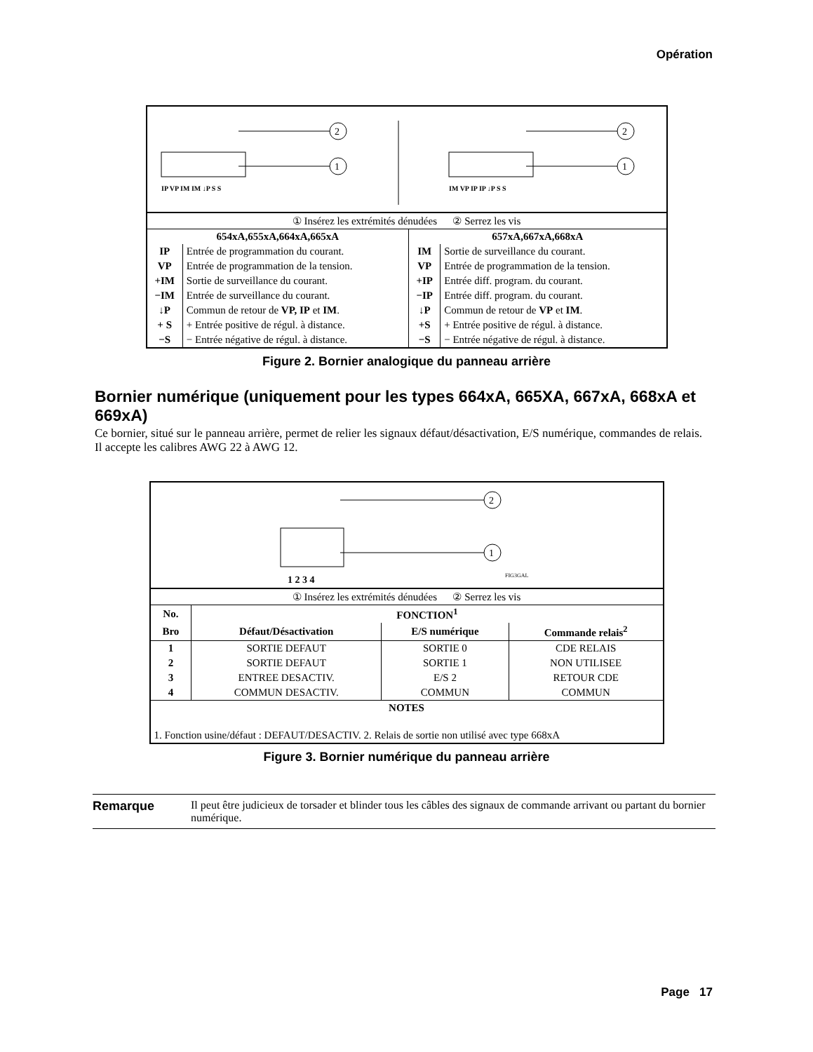Opération
1
2
1
2
IP VP IM IM ↓P S S
IM VP IP IP ↓P S S
| ① Insérez les extrémités dénudées ② Serrez les vis | | | |
| 654xA,655xA,664xA,665xA | | 657xA,667xA,668xA | |
| IP | Entrée de programmation du courant. | IM | Sortie de surveillance du courant. |
| VP | Entrée de programmation de la tension. | VP | Entrée de programmation de la tension. |
| +IM | Sortie de surveillance du courant. | +IP | Entrée diff. program. du courant. |
| −IM | Entrée de surveillance du courant. | −IP | Entrée diff. program. du courant. |
| ↓P | Commun de retour de VP, IP et IM . | ↓P | Commun de retour de VP et IM . |
| + S | + Entrée positive de régul. à distance. | +S | + Entrée positive de régul. à distance. |
| −S | − Entrée négative de régul. à distance. | −S | − Entrée négative de régul. à distance. |
Figure 2. Bornier analogique du panneau arrière
Bornier numérique (uniquement pour les types 664xA, 665XA, 667xA, 668xA et 669xA)
Ce bornier, situé sur le panneau arrière, permet de relier les signaux défaut/désactivation, E/S numérique, commandes de relais. Il accepte les calibres AWG 22 à AWG 12.
1
2
1 2 3 4
FIG3GAL
| ① Insérez les extrémités dénudées ② Serrez les vis | | | |
| No. | FONCTION<sup>1</sup> | | |
| Bro | Défaut/Désactivation | E/S numérique | Commande relais<sup>2</sup> |
| 1 | SORTIE DEFAUT | SORTIE 0 | CDE RELAIS |
| 2 | SORTIE DEFAUT | SORTIE 1 | NON UTILISEE |
| 3 | ENTREE DESACTIV. | E/S 2 | RETOUR CDE |
| 4 | COMMUN DESACTIV. | COMMUN | COMMUN |
| NOTES | | | |
| 1. Fonction usine/défaut : DEFAUT/DESACTIV. 2. Relais de sortie non utilisé avec type 668xA | | | |
Figure 3. Bornier numérique du panneau arrière
Remarque Il peut être judicieux de torsader et blinder tous les câbles des signaux de commande arrivant ou partant du bornier numérique.
Page 17